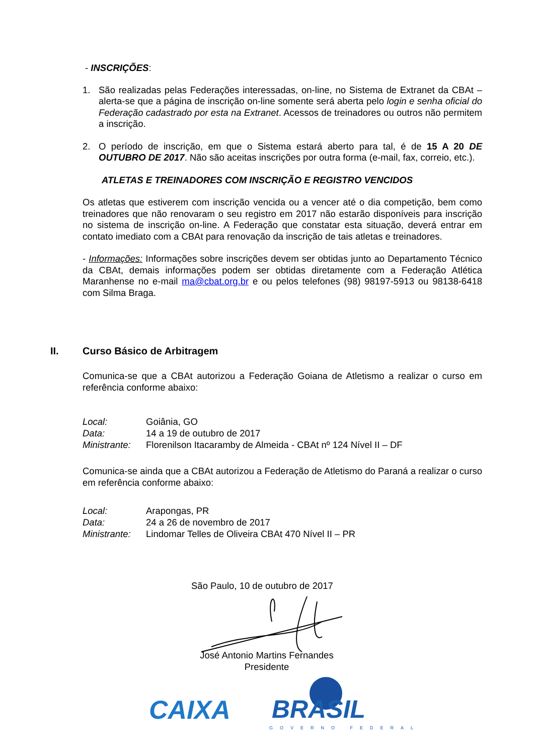- INSCRIÇÕES:
1. São realizadas pelas Federações interessadas, on-line, no Sistema de Extranet da CBAt – alerta-se que a página de inscrição on-line somente será aberta pelo login e senha oficial do Federação cadastrado por esta na Extranet. Acessos de treinadores ou outros não permitem a inscrição.
2. O período de inscrição, em que o Sistema estará aberto para tal, é de 15 A 20 DE OUTUBRO DE 2017. Não são aceitas inscrições por outra forma (e-mail, fax, correio, etc.).
ATLETAS E TREINADORES COM INSCRIÇÃO E REGISTRO VENCIDOS
Os atletas que estiverem com inscrição vencida ou a vencer até o dia competição, bem como treinadores que não renovaram o seu registro em 2017 não estarão disponíveis para inscrição no sistema de inscrição on-line. A Federação que constatar esta situação, deverá entrar em contato imediato com a CBAt para renovação da inscrição de tais atletas e treinadores.
- Informações: Informações sobre inscrições devem ser obtidas junto ao Departamento Técnico da CBAt, demais informações podem ser obtidas diretamente com a Federação Atlética Maranhense no e-mail ma@cbat.org.br e ou pelos telefones (98) 98197-5913 ou 98138-6418 com Silma Braga.
II. Curso Básico de Arbitragem
Comunica-se que a CBAt autorizou a Federação Goiana de Atletismo a realizar o curso em referência conforme abaixo:
| Local: | Goiânia, GO |
| Data: | 14 a 19 de outubro de 2017 |
| Ministrante: | Florenilson Itacaramby de Almeida - CBAt nº 124 Nível II – DF |
Comunica-se ainda que a CBAt autorizou a Federação de Atletismo do Paraná a realizar o curso em referência conforme abaixo:
| Local: | Arapongas, PR |
| Data: | 24 a 26 de novembro de 2017 |
| Ministrante: | Lindomar Telles de Oliveira CBAt 470 Nível II – PR |
São Paulo, 10 de outubro de 2017
José Antonio Martins Fernandes
Presidente
CAIXA BRASIL
GOVERNO FEDERAL